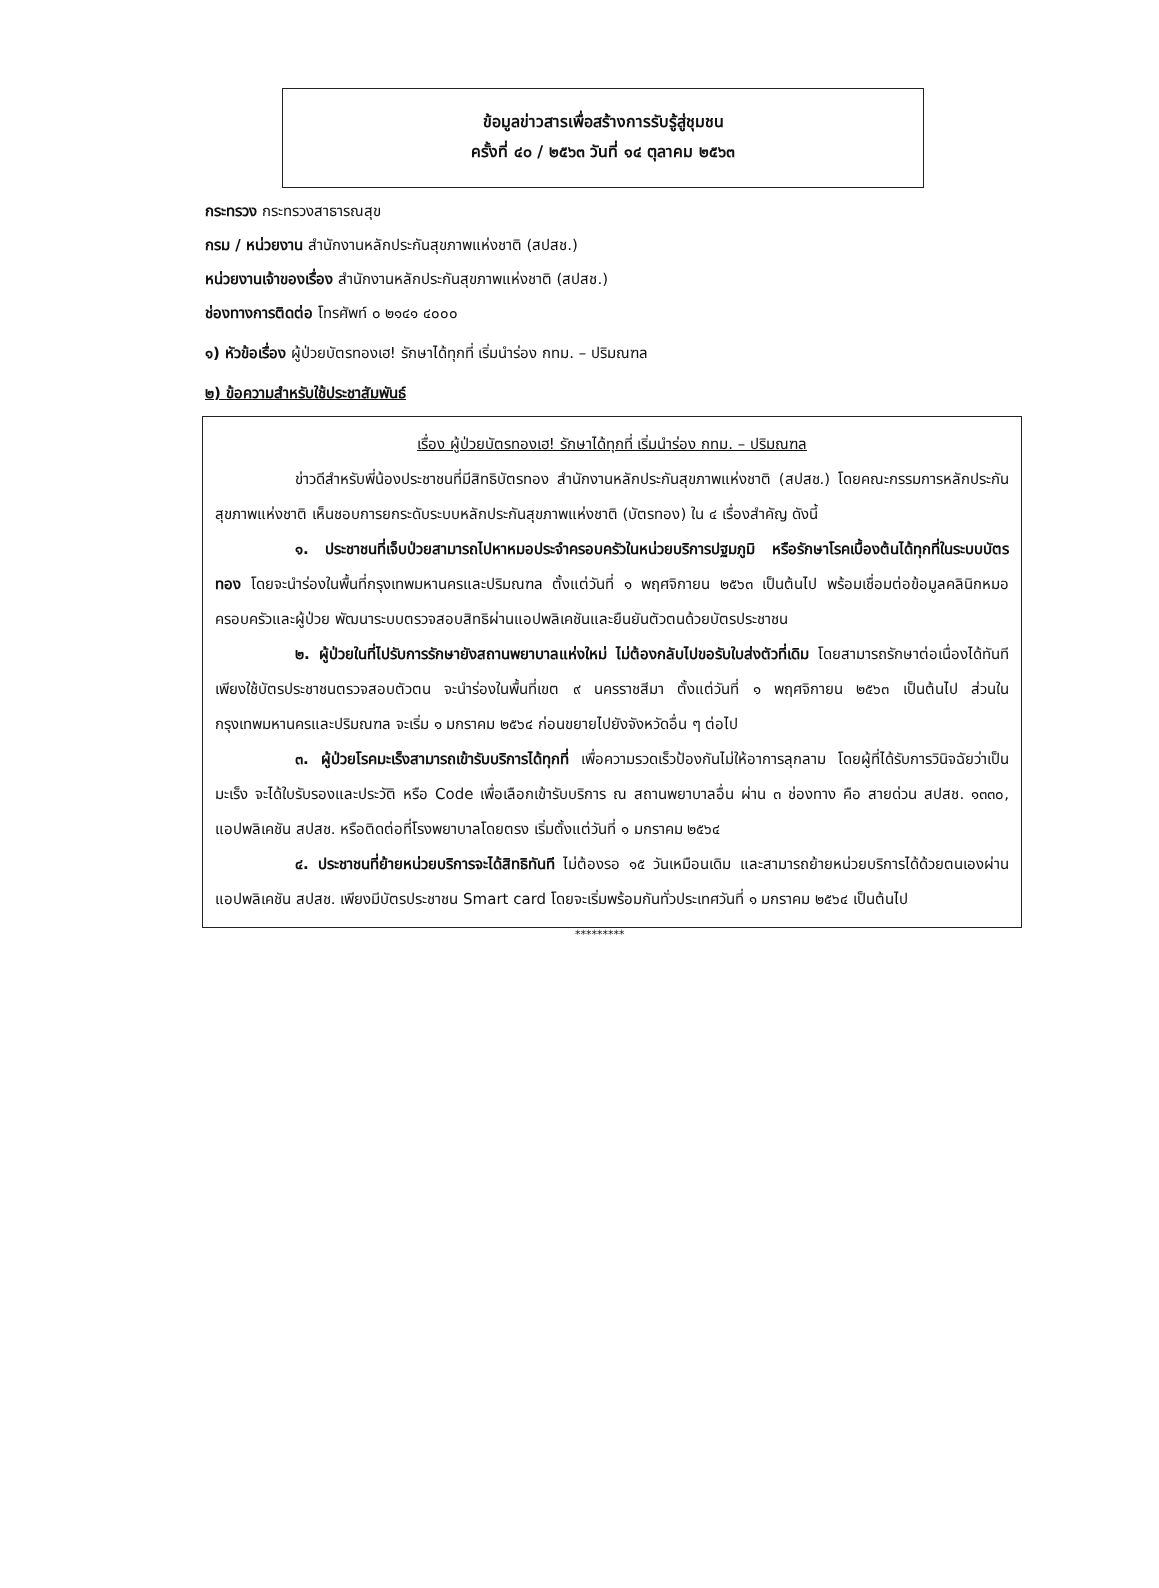ข้อมูลข่าวสารเพื่อสร้างการรับรู้สู่ชุมชน
ครั้งที่ ๔๐ / ๒๕๖๓ วันที่ ๑๔ ตุลาคม ๒๕๖๓
กระทรวง กระทรวงสาธารณสุข
กรม / หน่วยงาน สำนักงานหลักประกันสุขภาพแห่งชาติ (สปสช.)
หน่วยงานเจ้าของเรื่อง สำนักงานหลักประกันสุขภาพแห่งชาติ (สปสช.)
ช่องทางการติดต่อ โทรศัพท์ ๐ ๒๑๔๑ ๔๐๐๐
๑) หัวข้อเรื่อง ผู้ป่วยบัตรทองเฮ! รักษาได้ทุกที่ เริ่มนำร่อง กทม. – ปริมณฑล
๒) ข้อความสำหรับใช้ประชาสัมพันธ์
เรื่อง ผู้ป่วยบัตรทองเฮ! รักษาได้ทุกที่ เริ่มนำร่อง กทม. – ปริมณฑล
ข่าวดีสำหรับพี่น้องประชาชนที่มีสิทธิบัตรทอง สำนักงานหลักประกันสุขภาพแห่งชาติ (สปสช.) โดยคณะกรรมการหลักประกันสุขภาพแห่งชาติ เห็นชอบการยกระดับระบบหลักประกันสุขภาพแห่งชาติ (บัตรทอง) ใน ๔ เรื่องสำคัญ ดังนี้
๑. ประชาชนที่เจ็บป่วยสามารถไปหาหมอประจำครอบครัวในหน่วยบริการปฐมภูมิ หรือรักษาโรคเบื้องต้นได้ทุกที่ในระบบบัตรทอง โดยจะนำร่องในพื้นที่กรุงเทพมหานครและปริมณฑล ตั้งแต่วันที่ ๑ พฤศจิกายน ๒๕๖๓ เป็นต้นไป พร้อมเชื่อมต่อข้อมูลคลินิกหมอครอบครัวและผู้ป่วย พัฒนาระบบตรวจสอบสิทธิผ่านแอปพลิเคชันและยืนยันตัวตนด้วยบัตรประชาชน
๒. ผู้ป่วยในที่ไปรับการรักษายังสถานพยาบาลแห่งใหม่ ไม่ต้องกลับไปขอรับใบส่งตัวที่เดิม โดยสามารถรักษาต่อเนื่องได้ทันที เพียงใช้บัตรประชาชนตรวจสอบตัวตน จะนำร่องในพื้นที่เขต ๙ นครราชสีมา ตั้งแต่วันที่ ๑ พฤศจิกายน ๒๕๖๓ เป็นต้นไป ส่วนในกรุงเทพมหานครและปริมณฑล จะเริ่ม ๑ มกราคม ๒๕๖๔ ก่อนขยายไปยังจังหวัดอื่น ๆ ต่อไป
๓. ผู้ป่วยโรคมะเร็งสามารถเข้ารับบริการได้ทุกที่ เพื่อความรวดเร็วป้องกันไม่ให้อาการลุกลาม โดยผู้ที่ได้รับการวินิจฉัยว่าเป็นมะเร็ง จะได้ใบรับรองและประวัติ หรือ Code เพื่อเลือกเข้ารับบริการ ณ สถานพยาบาลอื่น ผ่าน ๓ ช่องทาง คือ สายด่วน สปสช. ๑๓๓๐, แอปพลิเคชัน สปสช. หรือติดต่อที่โรงพยาบาลโดยตรง เริ่มตั้งแต่วันที่ ๑ มกราคม ๒๕๖๔
๔. ประชาชนที่ย้ายหน่วยบริการจะได้สิทธิทันที ไม่ต้องรอ ๑๕ วันเหมือนเดิม และสามารถย้ายหน่วยบริการได้ด้วยตนเองผ่านแอปพลิเคชัน สปสช. เพียงมีบัตรประชาชน Smart card โดยจะเริ่มพร้อมกันทั่วประเทศวันที่ ๑ มกราคม ๒๕๖๔ เป็นต้นไป
*********